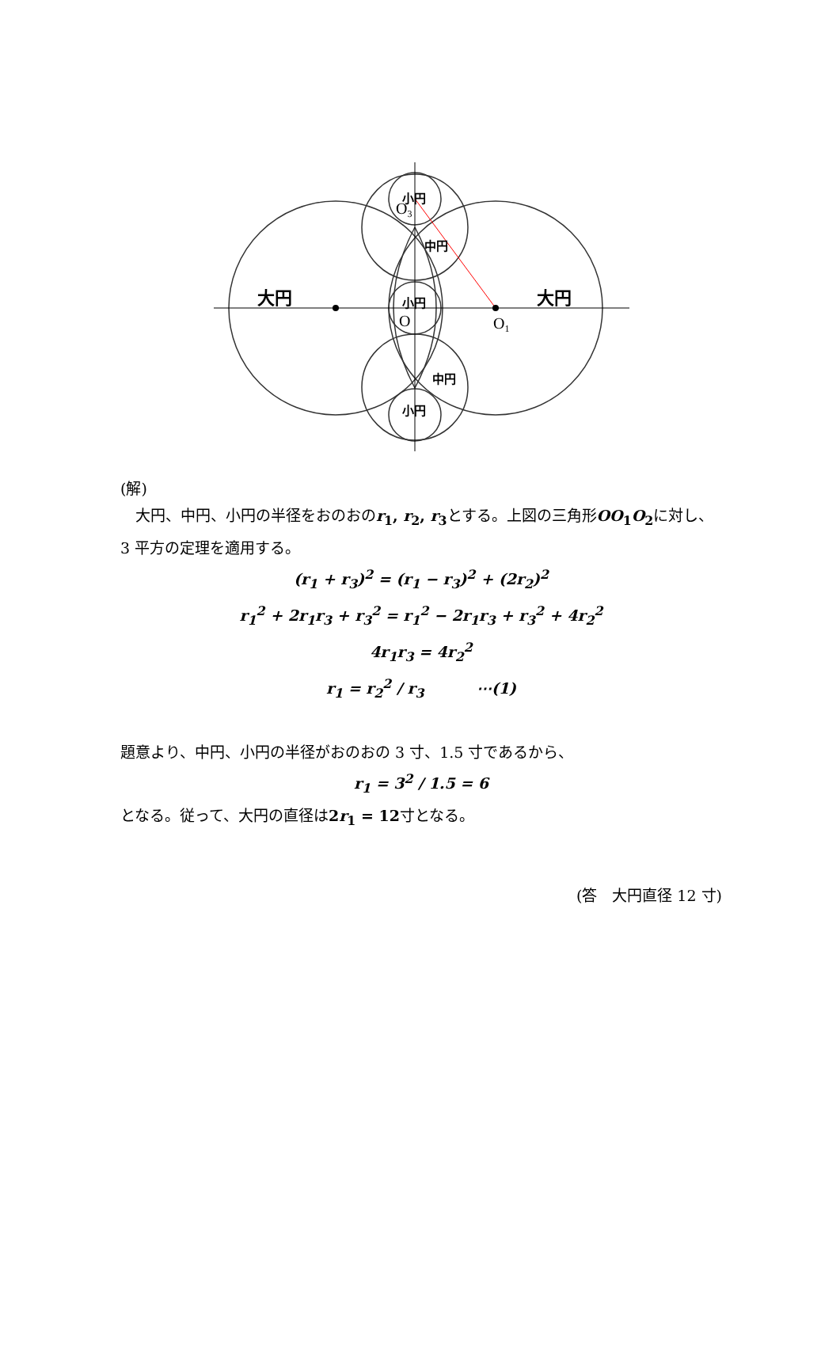大円
大円
小円
中円
小円
中円
小円
O3
O
O1
(解)
　大円、中円、小円の半径をおのおのr<sub>1</sub>, r<sub>2</sub>, r<sub>3</sub>とする。上図の三角形OO<sub>1</sub>O<sub>2</sub>に対し、3 平方の定理を適用する。
(r<sub>1</sub> + r<sub>3</sub>)<sup>2</sup> = (r<sub>1</sub> − r<sub>3</sub>)<sup>2</sup> + (2r<sub>2</sub>)<sup>2</sup>
r<sub>1</sub><sup>2</sup> + 2r<sub>1</sub>r<sub>3</sub> + r<sub>3</sub><sup>2</sup> = r<sub>1</sub><sup>2</sup> − 2r<sub>1</sub>r<sub>3</sub> + r<sub>3</sub><sup>2</sup> + 4r<sub>2</sub><sup>2</sup>
4r<sub>1</sub>r<sub>3</sub> = 4r<sub>2</sub><sup>2</sup>
r<sub>1</sub> = r<sub>2</sub><sup>2</sup> / r<sub>3</sub> ⋯(1)
題意より、中円、小円の半径がおのおの 3 寸、1.5 寸であるから、
r<sub>1</sub> = 3<sup>2</sup> / 1.5 = 6
となる。従って、大円の直径は2r<sub>1</sub> = 12寸となる。
(答　大円直径 12 寸)